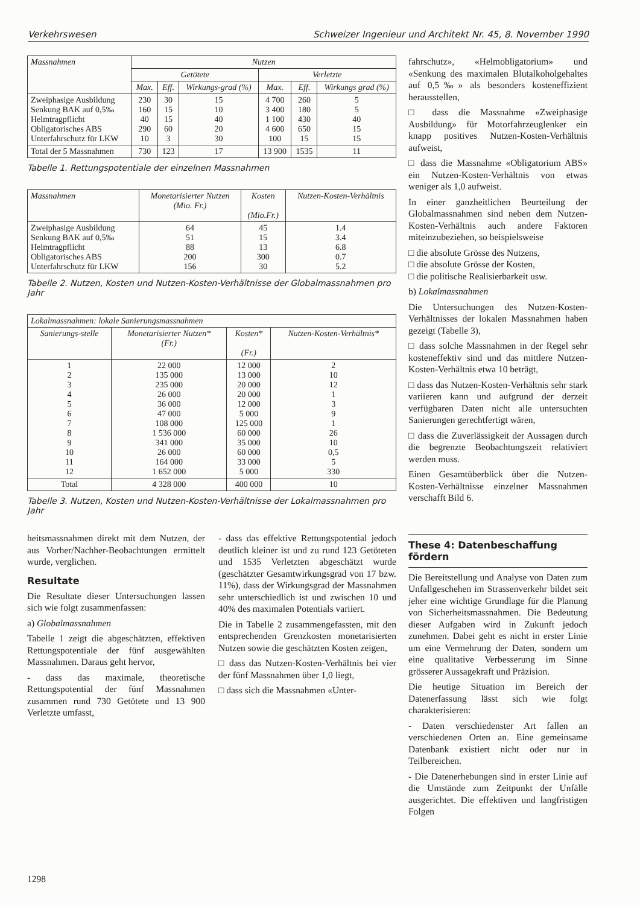Verkehrswesen Schweizer Ingenieur und Architekt Nr. 45, 8. November 1990
| Massnahmen | Nutzen | | | | | |
| --- | --- | --- | --- | --- | --- | --- |
| | Getötete | | | Verletzte | | |
| | Max. | Eff. | Wirkungs-grad (%) | Max. | Eff. | Wirkungs grad (%) |
| Zweiphasige Ausbildung Senkung BAK auf 0,5‰ Helmtragpflicht Obligatorisches ABS Unterfahrschutz für LKW | 230 160 40 290 10 | 30 15 15 60 3 | 15 10 40 20 30 | 4 700 3 400 1 100 4 600 100 | 260 180 430 650 15 | 5 5 40 15 15 |
| Total der 5 Massnahmen | 730 | 123 | 17 | 13 900 | 1535 | 11 |
Tabelle 1. Rettungspotentiale der einzelnen Massnahmen
| Massnahmen | Monetarisierter Nutzen (Mio. Fr.) | Kosten (Mio.Fr.) | Nutzen-Kosten-Verhältnis |
| --- | --- | --- | --- |
| Zweiphasige Ausbildung Senkung BAK auf 0,5‰ Helmtragpflicht Obligatorisches ABS Unterfahrschutz für LKW | 64 51 88 200 156 | 45 15 13 300 30 | 1.4 3.4 6.8 0.7 5.2 |
Tabelle 2. Nutzen, Kosten und Nutzen-Kosten-Verhältnisse der Globalmassnahmen pro Jahr
| Lokalmassnahmen: lokale Sanierungsmassnahmen | | | |
| --- | --- | --- | --- |
| Sanierungs-stelle | Monetarisierter Nutzen* (Fr.) | Kosten* (Fr.) | Nutzen-Kosten-Verhältnis* |
| 1 2 3 4 5 6 7 8 9 10 11 12 | 22 000 135 000 235 000 26 000 36 000 47 000 108 000 1 536 000 341 000 26 000 164 000 1 652 000 | 12 000 13 000 20 000 20 000 12 000 5 000 125 000 60 000 35 000 60 000 33 000 5 000 | 2 10 12 1 3 9 1 26 10 0,5 5 330 |
| Total | 4 328 000 | 400 000 | 10 |
Tabelle 3. Nutzen, Kosten und Nutzen-Kosten-Verhältnisse der Lokalmassnahmen pro Jahr
heitsmassnahmen direkt mit dem Nutzen, der aus Vorher/Nachher-Beobachtungen ermittelt wurde, verglichen.
Resultate
Die Resultate dieser Untersuchungen lassen sich wie folgt zusammenfassen:
a) Globalmassnahmen
Tabelle 1 zeigt die abgeschätzten, effektiven Rettungspotentiale der fünf ausgewählten Massnahmen. Daraus geht hervor,
- dass das maximale, theoretische Rettungspotential der fünf Massnahmen zusammen rund 730 Getötete und 13 900 Verletzte umfasst,
- dass das effektive Rettungspotential jedoch deutlich kleiner ist und zu rund 123 Getöteten und 1535 Verletzten abgeschätzt wurde (geschätzter Gesamtwirkungsgrad von 17 bzw. 11%), dass der Wirkungsgrad der Massnahmen sehr unterschiedlich ist und zwischen 10 und 40% des maximalen Potentials variiert.
Die in Tabelle 2 zusammengefassten, mit den entsprechenden Grenzkosten monetarisierten Nutzen sowie die geschätzten Kosten zeigen,
□ dass das Nutzen-Kosten-Verhältnis bei vier der fünf Massnahmen über 1,0 liegt,
□ dass sich die Massnahmen «Unter-
fahrschutz», «Helmobligatorium» und «Senkung des maximalen Blutalkoholgehaltes auf 0,5‰» als besonders kosteneffizient herausstellen,
□ dass die Massnahme «Zweiphasige Ausbildung» für Motorfahrzeuglenker ein knapp positives Nutzen-Kosten-Verhältnis aufweist,
□ dass die Massnahme «Obligatorium ABS» ein Nutzen-Kosten-Verhältnis von etwas weniger als 1,0 aufweist.
In einer ganzheitlichen Beurteilung der Globalmassnahmen sind neben dem Nutzen-Kosten-Verhältnis auch andere Faktoren miteinzubeziehen, so beispielsweise
□ die absolute Grösse des Nutzens,
□ die absolute Grösse der Kosten,
□ die politische Realisierbarkeit usw.
b) Lokalmassnahmen
Die Untersuchungen des Nutzen-Kosten-Verhältnisses der lokalen Massnahmen haben gezeigt (Tabelle 3),
□ dass solche Massnahmen in der Regel sehr kosteneffektiv sind und das mittlere Nutzen-Kosten-Verhältnis etwa 10 beträgt,
□ dass das Nutzen-Kosten-Verhältnis sehr stark variieren kann und aufgrund der derzeit verfügbaren Daten nicht alle untersuchten Sanierungen gerechtfertigt wären,
□ dass die Zuverlässigkeit der Aussagen durch die begrenzte Beobachtungszeit relativiert werden muss.
Einen Gesamtüberblick über die Nutzen-Kosten-Verhältnisse einzelner Massnahmen verschafft Bild 6.
These 4: Datenbeschaffung fördern
Die Bereitstellung und Analyse von Daten zum Unfallgeschehen im Strassenverkehr bildet seit jeher eine wichtige Grundlage für die Planung von Sicherheitsmassnahmen. Die Bedeutung dieser Aufgaben wird in Zukunft jedoch zunehmen. Dabei geht es nicht in erster Linie um eine Vermehrung der Daten, sondern um eine qualitative Verbesserung im Sinne grösserer Aussagekraft und Präzision.
Die heutige Situation im Bereich der Datenerfassung lässt sich wie folgt charakterisieren:
- Daten verschiedenster Art fallen an verschiedenen Orten an. Eine gemeinsame Datenbank existiert nicht oder nur in Teilbereichen.
- Die Datenerhebungen sind in erster Linie auf die Umstände zum Zeitpunkt der Unfälle ausgerichtet. Die effektiven und langfristigen Folgen
1298